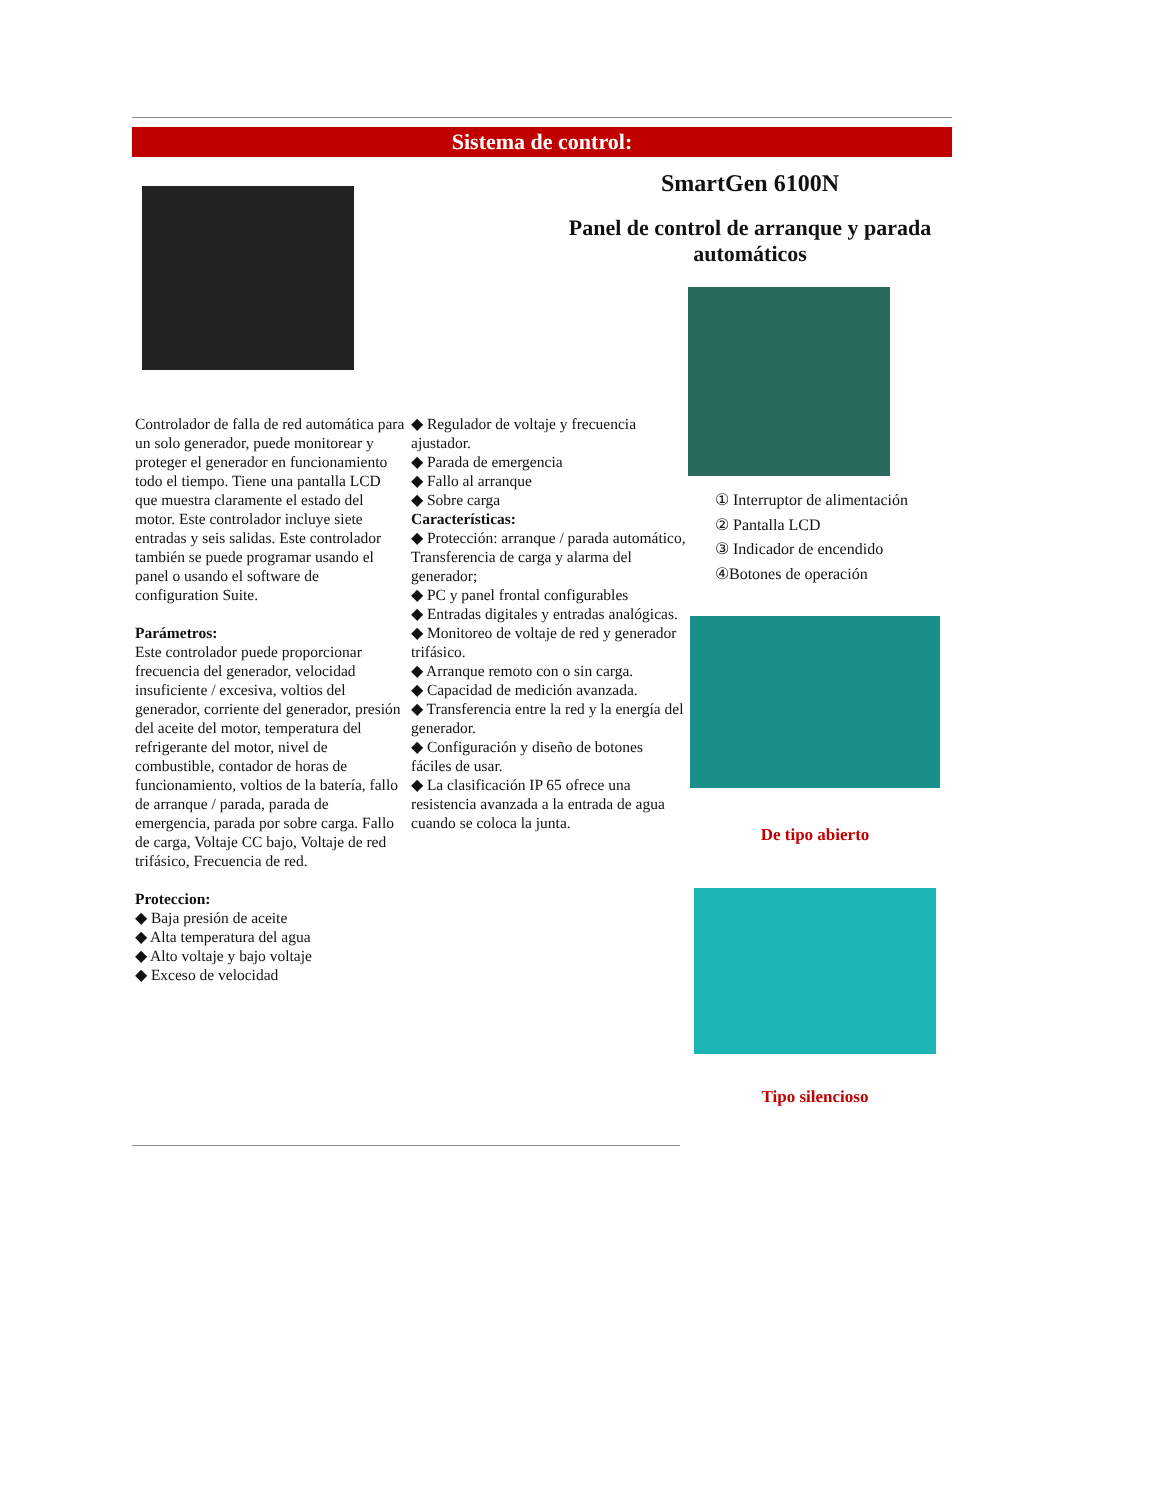Sistema de control:
SmartGen 6100N
Panel de control de arranque y parada automáticos
① Interruptor de alimentación
② Pantalla LCD
③ Indicador de encendido
④Botones de operación
De tipo abierto
Tipo silencioso
Controlador de falla de red automática para un solo generador, puede monitorear y proteger el generador en funcionamiento todo el tiempo. Tiene una pantalla LCD que muestra claramente el estado del motor. Este controlador incluye siete entradas y seis salidas. Este controlador también se puede programar usando el panel o usando el software de configuration Suite.
Parámetros:
Este controlador puede proporcionar frecuencia del generador, velocidad insuficiente / excesiva, voltios del generador, corriente del generador, presión del aceite del motor, temperatura del refrigerante del motor, nivel de combustible, contador de horas de funcionamiento, voltios de la batería, fallo de arranque / parada, parada de emergencia, parada por sobre carga. Fallo de carga, Voltaje CC bajo, Voltaje de red trifásico, Frecuencia de red.
Proteccion:
◆ Baja presión de aceite
◆ Alta temperatura del agua
◆ Alto voltaje y bajo voltaje
◆ Exceso de velocidad
◆ Regulador de voltaje y frecuencia ajustador.
◆ Parada de emergencia
◆ Fallo al arranque
◆ Sobre carga
Características:
◆ Protección: arranque / parada automático,
Transferencia de carga y alarma del generador;
◆ PC y panel frontal configurables
◆ Entradas digitales y entradas analógicas.
◆ Monitoreo de voltaje de red y generador trifásico.
◆ Arranque remoto con o sin carga.
◆ Capacidad de medición avanzada.
◆ Transferencia entre la red y la energía del generador.
◆ Configuración y diseño de botones fáciles de usar.
◆ La clasificación IP 65 ofrece una resistencia avanzada a la entrada de agua cuando se coloca la junta.